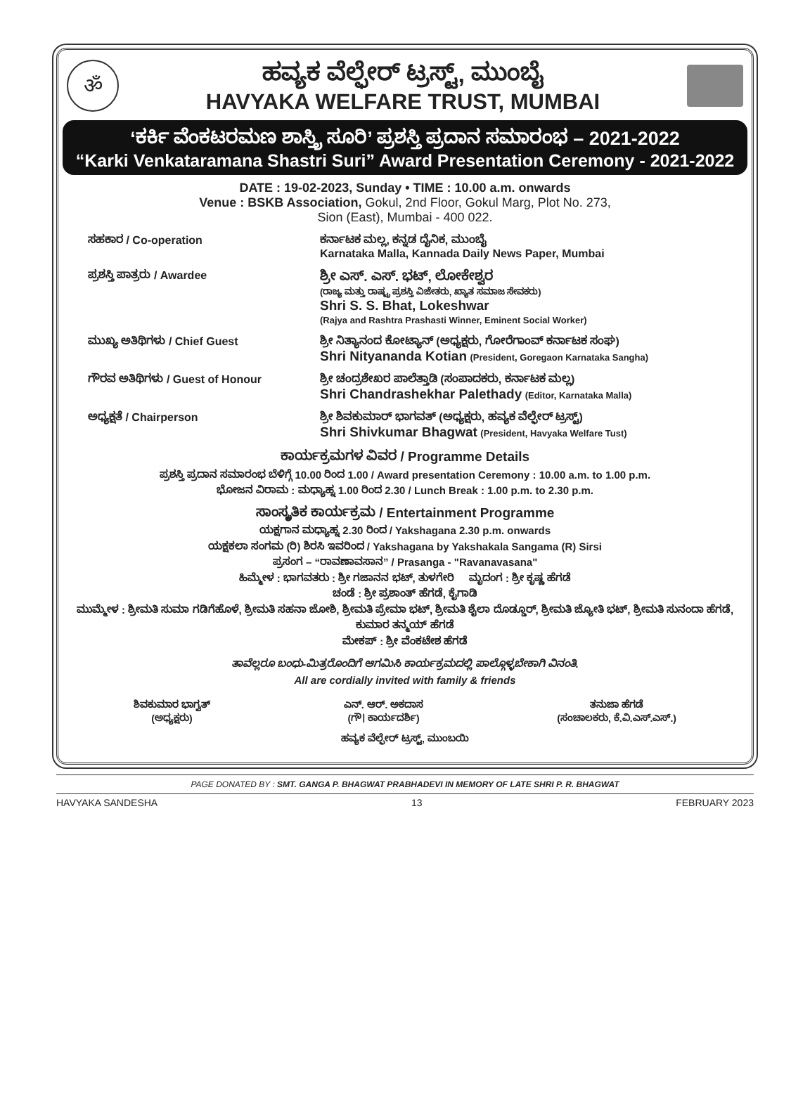ॐ
ಹವ್ಯಕ ವೆಲ್ಫೇರ್ ಟ್ರಸ್ಟ್, ಮುಂಬೈ
HAVYAKA WELFARE TRUST, MUMBAI
‘ಕರ್ಕಿ ವೆಂಕಟರಮಣ ಶಾಸ್ತ್ರಿ ಸೂರಿ’ ಪ್ರಶಸ್ತಿ ಪ್ರದಾನ ಸಮಾರಂಭ – 2021-2022
“Karki Venkataramana Shastri Suri” Award Presentation Ceremony - 2021-2022
DATE : 19-02-2023, Sunday • TIME : 10.00 a.m. onwards
Venue : BSKB Association, Gokul, 2nd Floor, Gokul Marg, Plot No. 273,
Sion (East), Mumbai - 400 022.
ಸಹಕಾರ / Co-operation ಕರ್ನಾಟಕ ಮಲ್ಲ, ಕನ್ನಡ ದೈನಿಕ, ಮುಂಬೈ
Karnataka Malla, Kannada Daily News Paper, Mumbai
ಪ್ರಶಸ್ತಿ ಪಾತ್ರರು / Awardee
ಶ್ರೀ ಎಸ್. ಎಸ್. ಭಟ್, ಲೋಕೇಶ್ವರ
(ರಾಜ್ಯ ಮತ್ತು ರಾಷ್ಟ್ರ ಪ್ರಶಸ್ತಿ ವಿಜೇತರು, ಖ್ಯಾತ ಸಮಾಜ ಸೇವಕರು)
Shri S. S. Bhat, Lokeshwar
(Rajya and Rashtra Prashasti Winner, Eminent Social Worker)
ಮುಖ್ಯ ಅತಿಥಿಗಳು / Chief Guest ಶ್ರೀ ನಿತ್ಯಾನಂದ ಕೋಟ್ಯಾನ್ (ಅಧ್ಯಕ್ಷರು, ಗೋರೆಗಾಂವ್ ಕರ್ನಾಟಕ ಸಂಘ)
Shri Nityananda Kotian (President, Goregaon Karnataka Sangha)
ಗೌರವ ಅತಿಥಿಗಳು / Guest of Honour ಶ್ರೀ ಚಂದ್ರಶೇಖರ ಪಾಲೆತ್ತಾಡಿ (ಸಂಪಾದಕರು, ಕರ್ನಾಟಕ ಮಲ್ಲ)
Shri Chandrashekhar Palethady (Editor, Karnataka Malla)
ಅಧ್ಯಕ್ಷತೆ / Chairperson ಶ್ರೀ ಶಿವಕುಮಾರ್ ಭಾಗವತ್ (ಅಧ್ಯಕ್ಷರು, ಹವ್ಯಕ ವೆಲ್ಫೇರ್ ಟ್ರಸ್ಟ್)
Shri Shivkumar Bhagwat (President, Havyaka Welfare Tust)
ಕಾರ್ಯಕ್ರಮಗಳ ವಿವರ / Programme Details
ಪ್ರಶಸ್ತಿ ಪ್ರದಾನ ಸಮಾರಂಭ ಬೆಳಿಗ್ಗೆ 10.00 ರಿಂದ 1.00 / Award presentation Ceremony : 10.00 a.m. to 1.00 p.m.
ಭೋಜನ ವಿರಾಮ : ಮಧ್ಯಾಹ್ನ 1.00 ರಿಂದ 2.30 / Lunch Break : 1.00 p.m. to 2.30 p.m.
ಸಾಂಸ್ಕೃತಿಕ ಕಾರ್ಯಕ್ರಮ / Entertainment Programme
ಯಕ್ಷಗಾನ ಮಧ್ಯಾಹ್ನ 2.30 ರಿಂದ / Yakshagana 2.30 p.m. onwards
ಯಕ್ಷಕಲಾ ಸಂಗಮ (ರಿ) ಶಿರಸಿ ಇವರಿಂದ / Yakshagana by Yakshakala Sangama (R) Sirsi
ಪ್ರಸಂಗ – “ರಾವಣಾವಸಾನ” / Prasanga - "Ravanavasana"
ಹಿಮ್ಮೇಳ : ಭಾಗವತರು : ಶ್ರೀ ಗಜಾನನ ಭಟ್, ತುಳಗೇರಿ ಮೃದಂಗ : ಶ್ರೀ ಕೃಷ್ಣ ಹೆಗಡೆ
ಚಂಡೆ : ಶ್ರೀ ಪ್ರಶಾಂತ್ ಹೆಗಡೆ, ಕೈಗಾಡಿ
ಮುಮ್ಮೇಳ : ಶ್ರೀಮತಿ ಸುಮಾ ಗಡಿಗೆಹೊಳೆ, ಶ್ರೀಮತಿ ಸಹನಾ ಜೋಶಿ, ಶ್ರೀಮತಿ ಪ್ರೇಮಾ ಭಟ್, ಶ್ರೀಮತಿ ಶೈಲಾ ದೊಡ್ಡೂರ್, ಶ್ರೀಮತಿ ಜ್ಯೋತಿ ಭಟ್, ಶ್ರೀಮತಿ ಸುನಂದಾ ಹೆಗಡೆ, ಕುಮಾರ ತನ್ಮಯ್ ಹೆಗಡೆ
ಮೇಕಪ್ : ಶ್ರೀ ವೆಂಕಟೇಶ ಹೆಗಡೆ
ತಾವೆಲ್ಲರೂ ಬಂಧು-ಮಿತ್ರರೊಂದಿಗೆ ಆಗಮಿಸಿ ಕಾರ್ಯಕ್ರಮದಲ್ಲಿ ಪಾಲ್ಗೊಳ್ಳಬೇಕಾಗಿ ವಿನಂತಿ.
All are cordially invited with family & friends
ಶಿವಕುಮಾರ ಭಾಗ್ವತ್
(ಅಧ್ಯಕ್ಷರು)
ಎನ್. ಆರ್. ಅಕದಾಸ
(ಗೌ। ಕಾರ್ಯದರ್ಶಿ)
ತನುಜಾ ಹೆಗಡೆ
(ಸಂಚಾಲಕರು, ಕೆ.ವಿ.ಎಸ್.ಎಸ್.)
ಹವ್ಯಕ ವೆಲ್ಫೇರ್ ಟ್ರಸ್ಟ್, ಮುಂಬಯಿ
PAGE DONATED BY : SMT. GANGA P. BHAGWAT PRABHADEVI IN MEMORY OF LATE SHRI P. R. BHAGWAT
HAVYAKA SANDESHA 13 FEBRUARY 2023